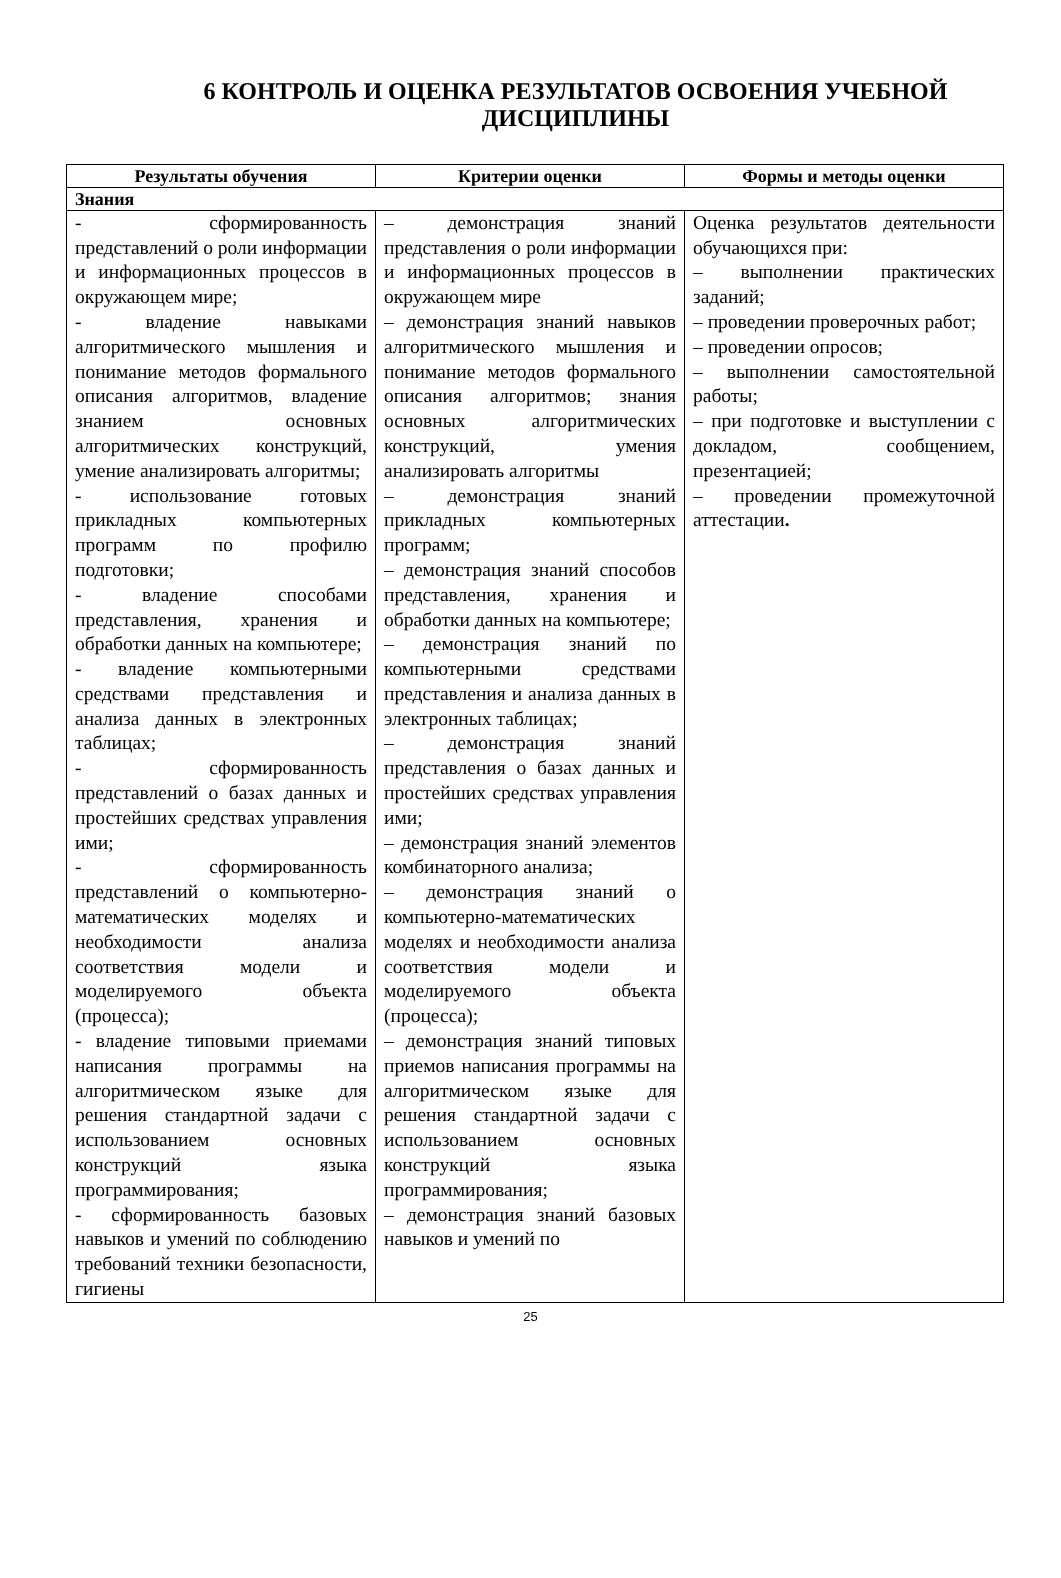6 КОНТРОЛЬ И ОЦЕНКА РЕЗУЛЬТАТОВ ОСВОЕНИЯ УЧЕБНОЙ ДИСЦИПЛИНЫ
| Результаты обучения | Критерии оценки | Формы и методы оценки |
| --- | --- | --- |
| Знания | | |
| - сформированность представлений о роли информации и информационных процессов в окружающем мире; - владение навыками алгоритмического мышления и понимание методов формального описания алгоритмов, владение знанием основных алгоритмических конструкций, умение анализировать алгоритмы; - использование готовых прикладных компьютерных программ по профилю подготовки; - владение способами представления, хранения и обработки данных на компьютере; - владение компьютерными средствами представления и анализа данных в электронных таблицах; - сформированность представлений о базах данных и простейших средствах управления ими; - сформированность представлений о компьютерно-математических моделях и необходимости анализа соответствия модели и моделируемого объекта (процесса); - владение типовыми приемами написания программы на алгоритмическом языке для решения стандартной задачи с использованием основных конструкций языка программирования; - сформированность базовых навыков и умений по соблюдению требований техники безопасности, гигиены | – демонстрация знаний представления о роли информации и информационных процессов в окружающем мире – демонстрация знаний навыков алгоритмического мышления и понимание методов формального описания алгоритмов; знания основных алгоритмических конструкций, умения анализировать алгоритмы – демонстрация знаний прикладных компьютерных программ; – демонстрация знаний способов представления, хранения и обработки данных на компьютере; – демонстрация знаний по компьютерными средствами представления и анализа данных в электронных таблицах; – демонстрация знаний представления о базах данных и простейших средствах управления ими; – демонстрация знаний элементов комбинаторного анализа; – демонстрация знаний о компьютерно-математических моделях и необходимости анализа соответствия модели и моделируемого объекта (процесса); – демонстрация знаний типовых приемов написания программы на алгоритмическом языке для решения стандартной задачи с использованием основных конструкций языка программирования; – демонстрация знаний базовых навыков и умений по | Оценка результатов деятельности обучающихся при: – выполнении практических заданий; – проведении проверочных работ; – проведении опросов; – выполнении самостоятельной работы; – при подготовке и выступлении с докладом, сообщением, презентацией; – проведении промежуточной аттестации . |
25